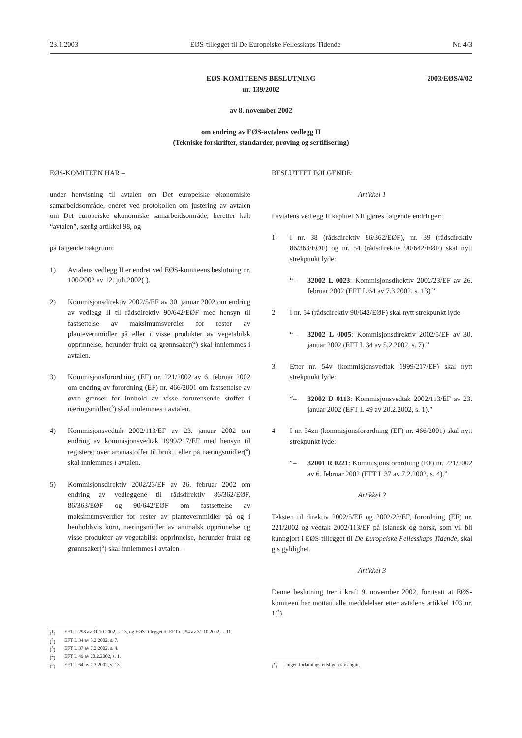23.1.2003 EØS-tillegget til De Europeiske Fellesskaps Tidende Nr. 4/3
2003/EØS/4/02 EØS-KOMITEENS BESLUTNING
nr. 139/2002
av 8. november 2002
om endring av EØS-avtalens vedlegg II
(Tekniske forskrifter, standarder, prøving og sertifisering)
EØS-KOMITEEN HAR –
under henvisning til avtalen om Det europeiske økonomiske samarbeidsområde, endret ved protokollen om justering av avtalen om Det europeiske økonomiske samarbeidsområde, heretter kalt “avtalen”, særlig artikkel 98, og
på følgende bakgrunn:
1) Avtalens vedlegg II er endret ved EØS-komiteens beslutning nr. 100/2002 av 12. juli 2002(<sup>1</sup>).
2) Kommisjonsdirektiv 2002/5/EF av 30. januar 2002 om endring av vedlegg II til rådsdirektiv 90/642/EØF med hensyn til fastsettelse av maksimumsverdier for rester av plantevernmidler på eller i visse produkter av vegetabilsk opprinnelse, herunder frukt og grønnsaker(<sup>2</sup>) skal innlemmes i avtalen.
3) Kommisjonsforordning (EF) nr. 221/2002 av 6. februar 2002 om endring av forordning (EF) nr. 466/2001 om fastsettelse av øvre grenser for innhold av visse forurensende stoffer i næringsmidler(<sup>3</sup>) skal innlemmes i avtalen.
4) Kommisjonsvedtak 2002/113/EF av 23. januar 2002 om endring av kommisjonsvedtak 1999/217/EF med hensyn til registeret over aromastoffer til bruk i eller på næringsmidler(<sup>4</sup>) skal innlemmes i avtalen.
5) Kommisjonsdirektiv 2002/23/EF av 26. februar 2002 om endring av vedleggene til rådsdirektiv 86/362/EØF, 86/363/EØF og 90/642/EØF om fastsettelse av maksimumsverdier for rester av plantevernmidler på og i henholdsvis korn, næringsmidler av animalsk opprinnelse og visse produkter av vegetabilsk opprinnelse, herunder frukt og grønnsaker(<sup>5</sup>) skal innlemmes i avtalen –
(<sup>1</sup>) EFT L 298 av 31.10.2002, s. 13, og EØS-tillegget til EFT nr. 54 av 31.10.2002, s. 11.
(<sup>2</sup>) EFT L 34 av 5.2.2002, s. 7.
(<sup>3</sup>) EFT L 37 av 7.2.2002, s. 4.
(<sup>4</sup>) EFT L 49 av 20.2.2002, s. 1.
(<sup>5</sup>) EFT L 64 av 7.3.2002, s. 13.
BESLUTTET FØLGENDE:
Artikkel 1
I avtalens vedlegg II kapittel XII gjøres følgende endringer:
1. I nr. 38 (rådsdirektiv 86/362/EØF), nr. 39 (rådsdirektiv 86/363/EØF) og nr. 54 (rådsdirektiv 90/642/EØF) skal nytt strekpunkt lyde:
“– 32002 L 0023: Kommisjonsdirektiv 2002/23/EF av 26. februar 2002 (EFT L 64 av 7.3.2002, s. 13).”
2. I nr. 54 (rådsdirektiv 90/642/EØF) skal nytt strekpunkt lyde:
“– 32002 L 0005: Kommisjonsdirektiv 2002/5/EF av 30. januar 2002 (EFT L 34 av 5.2.2002, s. 7).”
3. Etter nr. 54v (kommisjonsvedtak 1999/217/EF) skal nytt strekpunkt lyde:
“– 32002 D 0113: Kommisjonsvedtak 2002/113/EF av 23. januar 2002 (EFT L 49 av 20.2.2002, s. 1).”
4. I nr. 54zn (kommisjonsforordning (EF) nr. 466/2001) skal nytt strekpunkt lyde:
“– 32001 R 0221: Kommisjonsforordning (EF) nr. 221/2002 av 6. februar 2002 (EFT L 37 av 7.2.2002, s. 4).”
Artikkel 2
Teksten til direktiv 2002/5/EF og 2002/23/EF, forordning (EF) nr. 221/2002 og vedtak 2002/113/EF på islandsk og norsk, som vil bli kunngjort i EØS-tillegget til De Europeiske Fellesskaps Tidende, skal gis gyldighet.
Artikkel 3
Denne beslutning trer i kraft 9. november 2002, forutsatt at EØS-komiteen har mottatt alle meddelelser etter avtalens artikkel 103 nr. 1(<sup>*</sup>).
(<sup>*</sup>) Ingen forfatningsrettslige krav angitt.